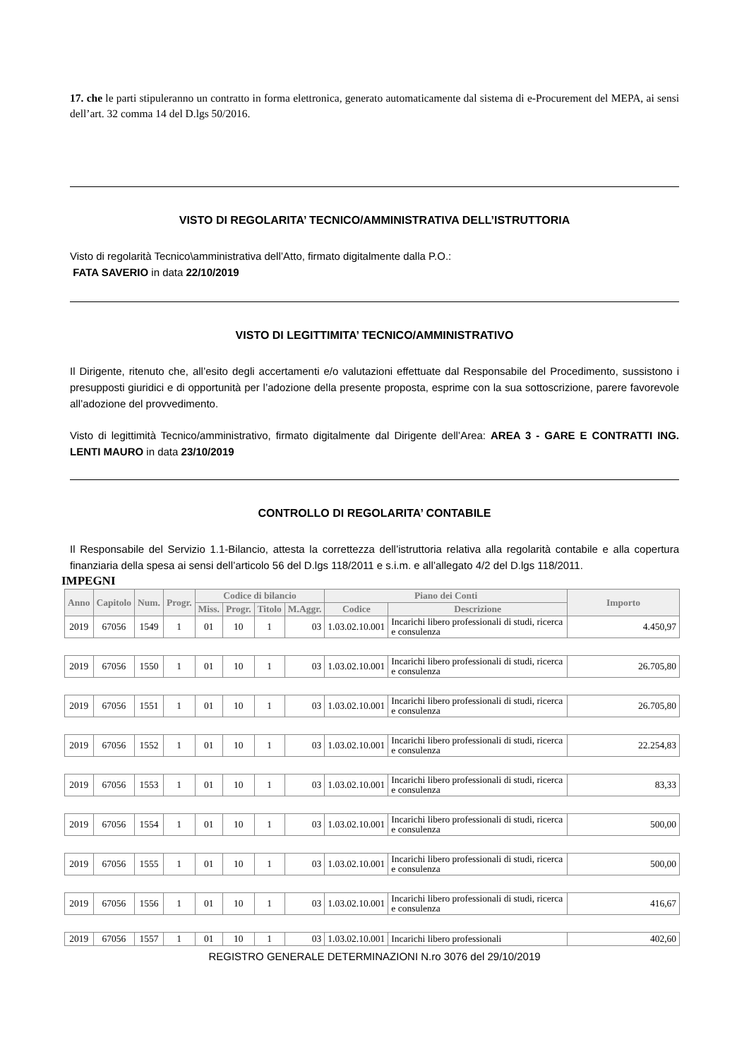17. che le parti stipuleranno un contratto in forma elettronica, generato automaticamente dal sistema di e-Procurement del MEPA, ai sensi dell’art. 32 comma 14 del D.lgs 50/2016.
VISTO DI REGOLARITA’ TECNICO/AMMINISTRATIVA DELL’ISTRUTTORIA
Visto di regolarità Tecnico\amministrativa dell’Atto, firmato digitalmente dalla P.O.:
FATA SAVERIO in data 22/10/2019
VISTO DI LEGITTIMITA’ TECNICO/AMMINISTRATIVO
Il Dirigente, ritenuto che, all’esito degli accertamenti e/o valutazioni effettuate dal Responsabile del Procedimento, sussistono i presupposti giuridici e di opportunità per l’adozione della presente proposta, esprime con la sua sottoscrizione, parere favorevole all’adozione del provvedimento.
Visto di legittimità Tecnico/amministrativo, firmato digitalmente dal Dirigente dell’Area: AREA 3 - GARE E CONTRATTI ING. LENTI MAURO in data 23/10/2019
CONTROLLO DI REGOLARITA’ CONTABILE
Il Responsabile del Servizio 1.1-Bilancio, attesta la correttezza dell’istruttoria relativa alla regolarità contabile e alla copertura finanziaria della spesa ai sensi dell’articolo 56 del D.lgs 118/2011 e s.i.m. e all’allegato 4/2 del D.lgs 118/2011.
IMPEGNI
| Anno | Capitolo | Num. | Progr. | Codice di bilancio | | | | Piano dei Conti | | Importo |
| --- | --- | --- | --- | --- | --- | --- | --- | --- | --- | --- |
| | | | | Miss. | Progr. | Titolo | M.Aggr. | Codice | Descrizione | |
| 2019 | 67056 | 1549 | 1 | 01 | 10 | 1 | 03 | 1.03.02.10.001 | Incarichi libero professionali di studi, ricerca e consulenza | 4.450,97 |
| 2019 | 67056 | 1550 | 1 | 01 | 10 | 1 | 03 | 1.03.02.10.001 | Incarichi libero professionali di studi, ricerca e consulenza | 26.705,80 |
| 2019 | 67056 | 1551 | 1 | 01 | 10 | 1 | 03 | 1.03.02.10.001 | Incarichi libero professionali di studi, ricerca e consulenza | 26.705,80 |
| 2019 | 67056 | 1552 | 1 | 01 | 10 | 1 | 03 | 1.03.02.10.001 | Incarichi libero professionali di studi, ricerca e consulenza | 22.254,83 |
| 2019 | 67056 | 1553 | 1 | 01 | 10 | 1 | 03 | 1.03.02.10.001 | Incarichi libero professionali di studi, ricerca e consulenza | 83,33 |
| 2019 | 67056 | 1554 | 1 | 01 | 10 | 1 | 03 | 1.03.02.10.001 | Incarichi libero professionali di studi, ricerca e consulenza | 500,00 |
| 2019 | 67056 | 1555 | 1 | 01 | 10 | 1 | 03 | 1.03.02.10.001 | Incarichi libero professionali di studi, ricerca e consulenza | 500,00 |
| 2019 | 67056 | 1556 | 1 | 01 | 10 | 1 | 03 | 1.03.02.10.001 | Incarichi libero professionali di studi, ricerca e consulenza | 416,67 |
| 2019 | 67056 | 1557 | 1 | 01 | 10 | 1 | 03 | 1.03.02.10.001 | Incarichi libero professionali | 402,60 |
REGISTRO GENERALE DETERMINAZIONI N.ro 3076 del 29/10/2019